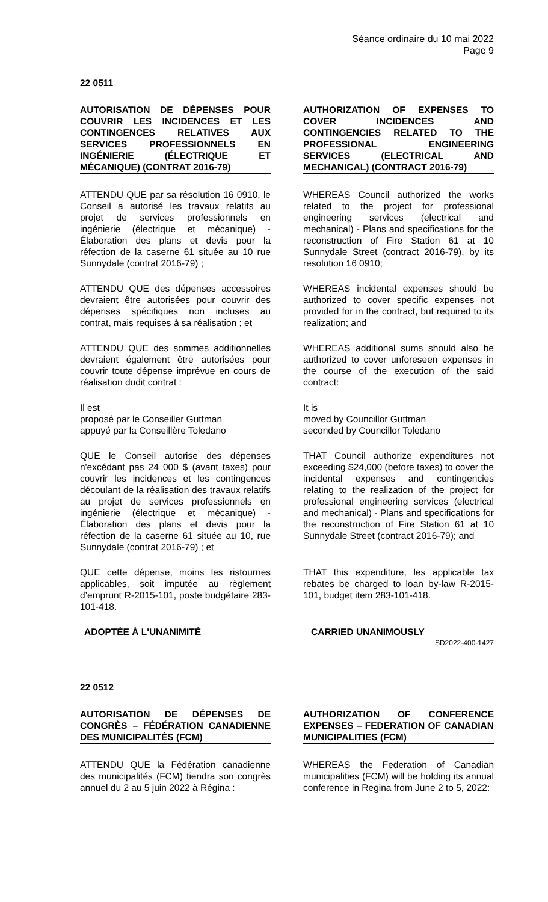Séance ordinaire du 10 mai 2022
Page 9
22 0511
AUTORISATION DE DÉPENSES POUR COUVRIR LES INCIDENCES ET LES CONTINGENCES RELATIVES AUX SERVICES PROFESSIONNELS EN INGÉNIERIE (ÉLECTRIQUE ET MÉCANIQUE) (CONTRAT 2016-79)
AUTHORIZATION OF EXPENSES TO COVER INCIDENCES AND CONTINGENCIES RELATED TO THE PROFESSIONAL ENGINEERING SERVICES (ELECTRICAL AND MECHANICAL) (CONTRACT 2016-79)
ATTENDU QUE par sa résolution 16 0910, le Conseil a autorisé les travaux relatifs au projet de services professionnels en ingénierie (électrique et mécanique) - Élaboration des plans et devis pour la réfection de la caserne 61 située au 10 rue Sunnydale (contrat 2016-79) ;
ATTENDU QUE des dépenses accessoires devraient être autorisées pour couvrir des dépenses spécifiques non incluses au contrat, mais requises à sa réalisation ; et
ATTENDU QUE des sommes additionnelles devraient également être autorisées pour couvrir toute dépense imprévue en cours de réalisation dudit contrat :
Il est
proposé par le Conseiller Guttman
appuyé par la Conseillère Toledano
QUE le Conseil autorise des dépenses n'excédant pas 24 000 $ (avant taxes) pour couvrir les incidences et les contingences découlant de la réalisation des travaux relatifs au projet de services professionnels en ingénierie (électrique et mécanique) - Élaboration des plans et devis pour la réfection de la caserne 61 située au 10, rue Sunnydale (contrat 2016-79) ; et
QUE cette dépense, moins les ristournes applicables, soit imputée au règlement d’emprunt R-2015-101, poste budgétaire 283-101-418.
ADOPTÉE À L'UNANIMITÉ
WHEREAS Council authorized the works related to the project for professional engineering services (electrical and mechanical) - Plans and specifications for the reconstruction of Fire Station 61 at 10 Sunnydale Street (contract 2016-79), by its resolution 16 0910;
WHEREAS incidental expenses should be authorized to cover specific expenses not provided for in the contract, but required to its realization; and
WHEREAS additional sums should also be authorized to cover unforeseen expenses in the course of the execution of the said contract:
It is
moved by Councillor Guttman
seconded by Councillor Toledano
THAT Council authorize expenditures not exceeding $24,000 (before taxes) to cover the incidental expenses and contingencies relating to the realization of the project for professional engineering services (electrical and mechanical) - Plans and specifications for the reconstruction of Fire Station 61 at 10 Sunnydale Street (contract 2016-79); and
THAT this expenditure, les applicable tax rebates be charged to loan by-law R-2015-101, budget item 283-101-418.
CARRIED UNANIMOUSLY
SD2022-400-1427
22 0512
AUTORISATION DE DÉPENSES DE CONGRÈS – FÉDÉRATION CANADIENNE DES MUNICIPALITÉS (FCM)
AUTHORIZATION OF CONFERENCE EXPENSES – FEDERATION OF CANADIAN MUNICIPALITIES (FCM)
ATTENDU QUE la Fédération canadienne des municipalités (FCM) tiendra son congrès annuel du 2 au 5 juin 2022 à Régina :
WHEREAS the Federation of Canadian municipalities (FCM) will be holding its annual conference in Regina from June 2 to 5, 2022: